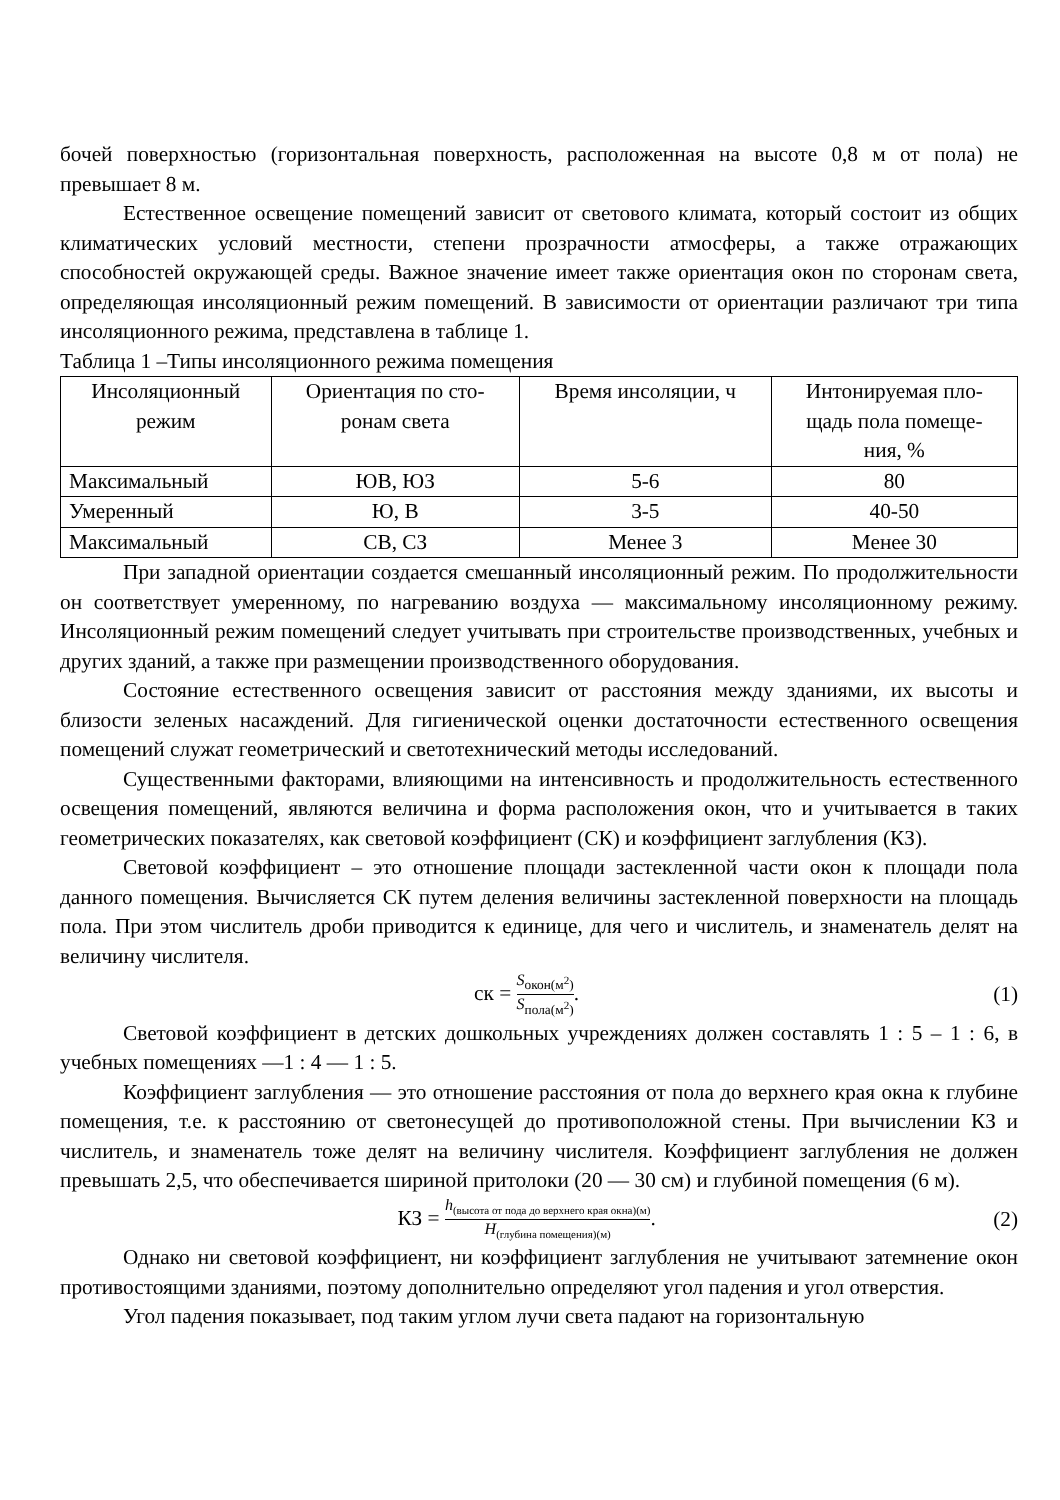бочей поверхностью (горизонтальная поверхность, расположенная на высоте 0,8 м от пола) не превышает 8 м.
Естественное освещение помещений зависит от светового климата, который состоит из общих климатических условий местности, степени прозрачности атмосферы, а также отражающих способностей окружающей среды. Важное значение имеет также ориентация окон по сторонам света, определяющая инсоляционный режим помещений. В зависимости от ориентации различают три типа инсоляционного режима, представлена в таблице 1.
Таблица 1 –Типы инсоляционного режима помещения
| Инсоляционный режим | Ориентация по сто- ронам света | Время инсоляции, ч | Интонируемая пло- щадь пола помеще- ния, % |
| --- | --- | --- | --- |
| Максимальный | ЮВ, ЮЗ | 5-6 | 80 |
| Умеренный | Ю, В | 3-5 | 40-50 |
| Максимальный | СВ, СЗ | Менее 3 | Менее 30 |
При западной ориентации создается смешанный инсоляционный режим. По продолжительности он соответствует умеренному, по нагреванию воздуха — максимальному инсоляционному режиму. Инсоляционный режим помещений следует учитывать при строительстве производственных, учебных и других зданий, а также при размещении производственного оборудования.
Состояние естественного освещения зависит от расстояния между зданиями, их высоты и близости зеленых насаждений. Для гигиенической оценки достаточности естественного освещения помещений служат геометрический и светотехнический методы исследований.
Существенными факторами, влияющими на интенсивность и продолжительность естественного освещения помещений, являются величина и форма расположения окон, что и учитывается в таких геометрических показателях, как световой коэффициент (СК) и коэффициент заглубления (КЗ).
Световой коэффициент – это отношение площади застекленной части окон к площади пола данного помещения. Вычисляется СК путем деления величины застекленной поверхности на площадь пола. При этом числитель дроби приводится к единице, для чего и числитель, и знаменатель делят на величину числителя.
ск = S<sub>окон(м<sup>2</sup>)</sub> S<sub>пола(м<sup>2</sup>)</sub>. (1)
Световой коэффициент в детских дошкольных учреждениях должен составлять 1 : 5 – 1 : 6, в учебных помещениях —1 : 4 — 1 : 5.
Коэффициент заглубления — это отношение расстояния от пола до верхнего края окна к глубине помещения, т.е. к расстоянию от светонесущей до противоположной стены. При вычислении КЗ и числитель, и знаменатель тоже делят на величину числителя. Коэффициент заглубления не должен превышать 2,5, что обеспечивается шириной притолоки (20 — 30 см) и глубиной помещения (6 м).
КЗ = h<sub>(высота от пода до верхнего края окна)(м)</sub> H<sub>(глубина помещения)(м)</sub>.
(2)
Однако ни световой коэффициент, ни коэффициент заглубления не учитывают затемнение окон противостоящими зданиями, поэтому дополнительно определяют угол падения и угол отверстия.
Угол падения показывает, под таким углом лучи света падают на горизонтальную